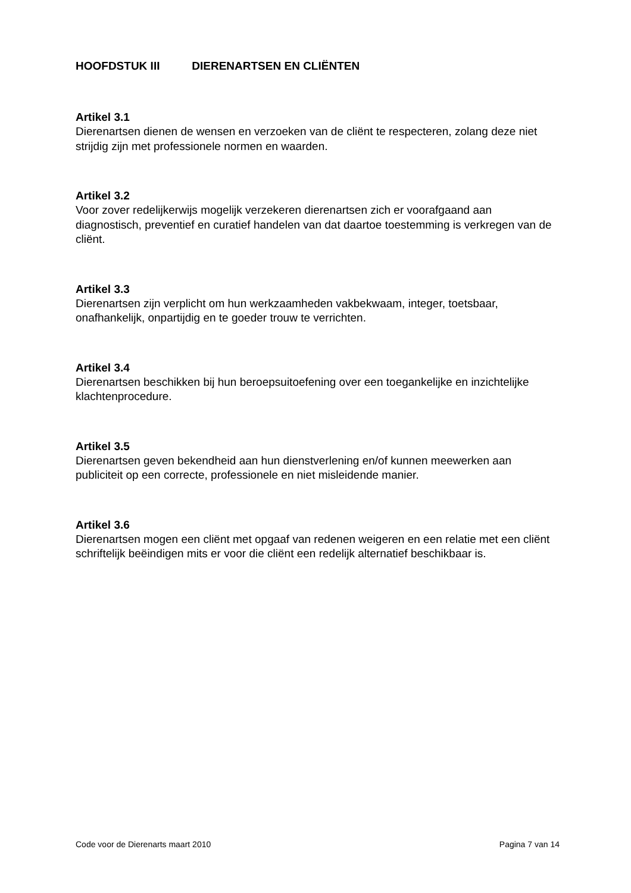HOOFDSTUK III DIERENARTSEN EN CLIËNTEN
Artikel 3.1
Dierenartsen dienen de wensen en verzoeken van de cliënt te respecteren, zolang deze niet strijdig zijn met professionele normen en waarden.
Artikel 3.2
Voor zover redelijkerwijs mogelijk verzekeren dierenartsen zich er voorafgaand aan diagnostisch, preventief en curatief handelen van dat daartoe toestemming is verkregen van de cliënt.
Artikel 3.3
Dierenartsen zijn verplicht om hun werkzaamheden vakbekwaam, integer, toetsbaar, onafhankelijk, onpartijdig en te goeder trouw te verrichten.
Artikel 3.4
Dierenartsen beschikken bij hun beroepsuitoefening over een toegankelijke en inzichtelijke klachtenprocedure.
Artikel 3.5
Dierenartsen geven bekendheid aan hun dienstverlening en/of kunnen meewerken aan publiciteit op een correcte, professionele en niet misleidende manier.
Artikel 3.6
Dierenartsen mogen een cliënt met opgaaf van redenen weigeren en een relatie met een cliënt schriftelijk beëindigen mits er voor die cliënt een redelijk alternatief beschikbaar is.
Code voor de Dierenarts maart 2010 Pagina 7 van 14